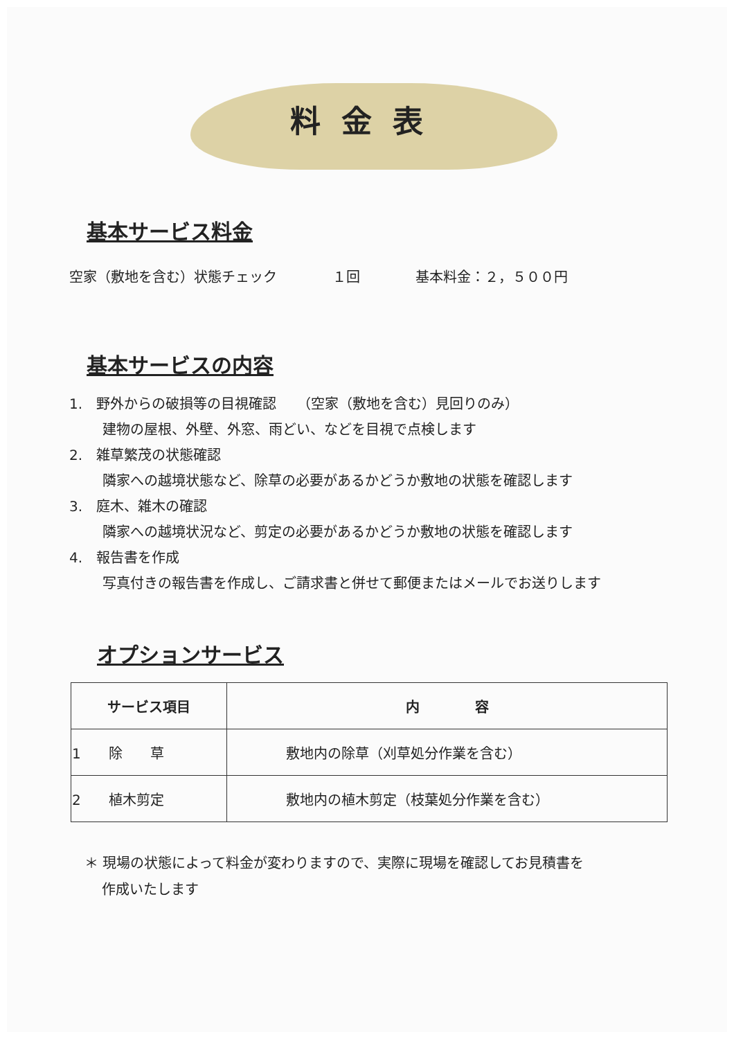料金表
基本サービス料金
空家（敷地を含む）状態チェック　　　　１回　　　　基本料金：２，５００円
基本サービスの内容
1.　野外からの破損等の目視確認　　（空家（敷地を含む）見回りのみ）
建物の屋根、外壁、外窓、雨どい、などを目視で点検します
2.　雑草繁茂の状態確認
隣家への越境状態など、除草の必要があるかどうか敷地の状態を確認します
3.　庭木、雑木の確認
隣家への越境状況など、剪定の必要があるかどうか敷地の状態を確認します
4.　報告書を作成
写真付きの報告書を作成し、ご請求書と併せて郵便またはメールでお送りします
オプションサービス
| サービス項目 | 内 容 |
| --- | --- |
| 1 除 草 | 敷地内の除草（刈草処分作業を含む） |
| 2 植木剪定 | 敷地内の植木剪定（枝葉処分作業を含む） |
＊ 現場の状態によって料金が変わりますので、実際に現場を確認してお見積書を
作成いたします